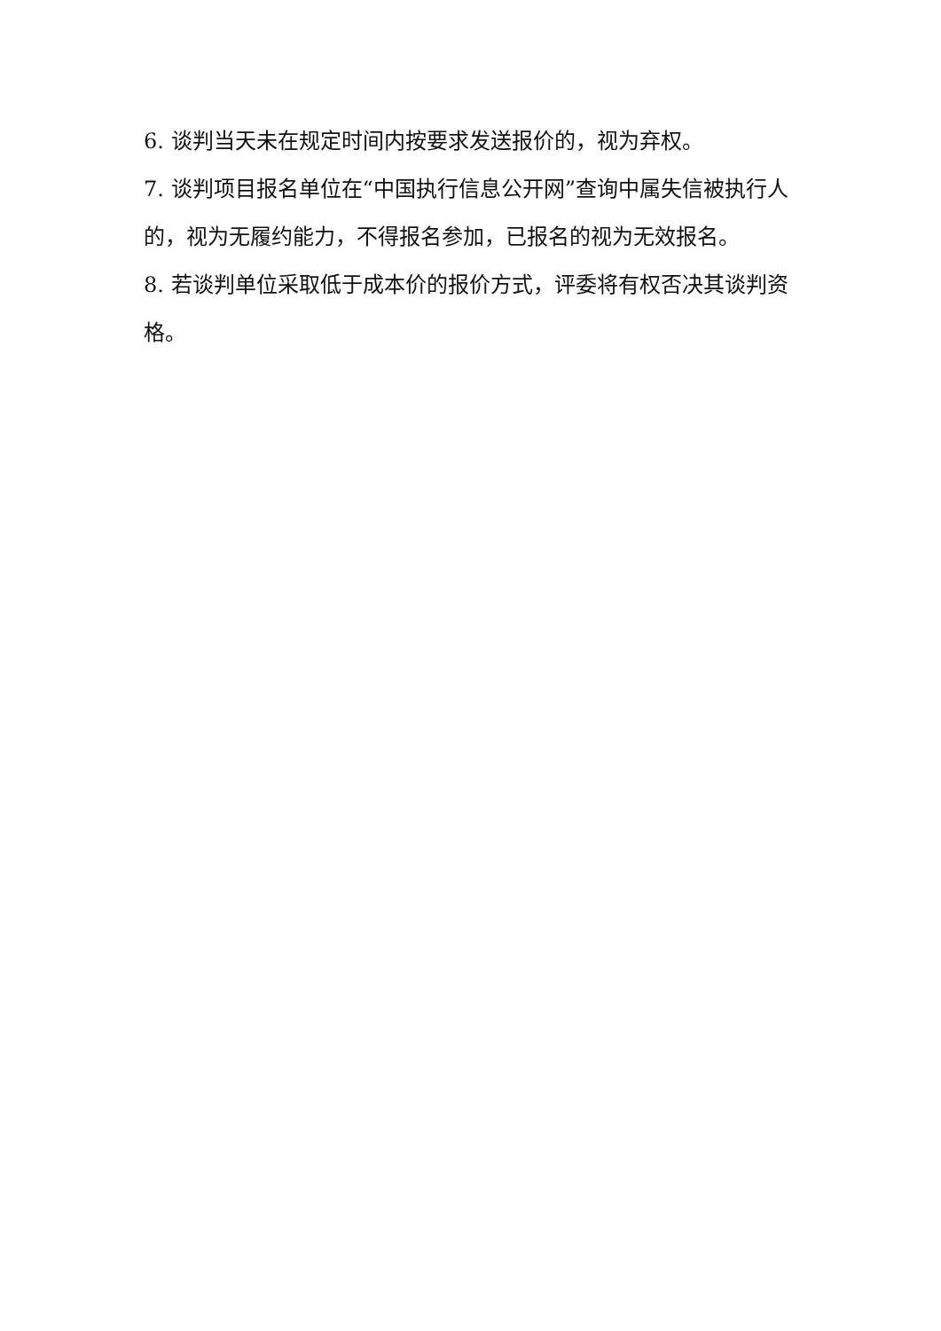6. 谈判当天未在规定时间内按要求发送报价的，视为弃权。
7. 谈判项目报名单位在“中国执行信息公开网”查询中属失信被执行人的，视为无履约能力，不得报名参加，已报名的视为无效报名。
8. 若谈判单位采取低于成本价的报价方式，评委将有权否决其谈判资格。